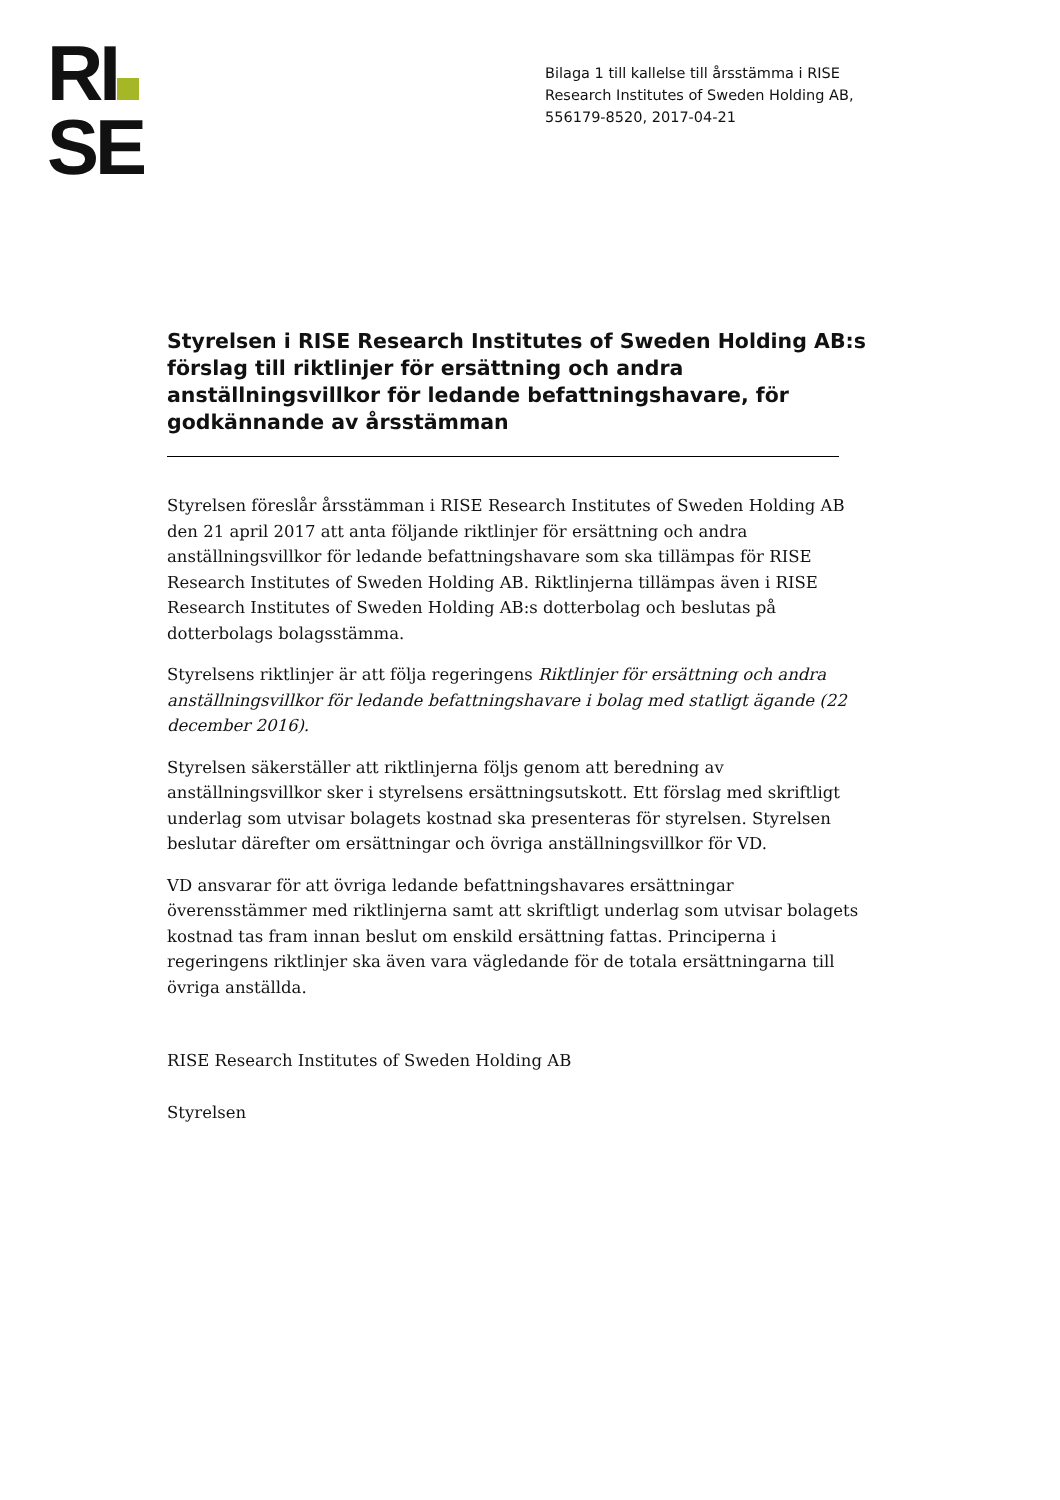RI
SE
Bilaga 1 till kallelse till årsstämma i RISE
Research Institutes of Sweden Holding AB,
556179-8520, 2017-04-21
Styrelsen i RISE Research Institutes of Sweden Holding AB:s förslag till riktlinjer för ersättning och andra anställningsvillkor för ledande befattningshavare, för godkännande av årsstämman
Styrelsen föreslår årsstämman i RISE Research Institutes of Sweden Holding AB den 21 april 2017 att anta följande riktlinjer för ersättning och andra anställningsvillkor för ledande befattningshavare som ska tillämpas för RISE Research Institutes of Sweden Holding AB. Riktlinjerna tillämpas även i RISE Research Institutes of Sweden Holding AB:s dotterbolag och beslutas på dotterbolags bolagsstämma.
Styrelsens riktlinjer är att följa regeringens Riktlinjer för ersättning och andra anställningsvillkor för ledande befattningshavare i bolag med statligt ägande (22 december 2016).
Styrelsen säkerställer att riktlinjerna följs genom att beredning av anställningsvillkor sker i styrelsens ersättningsutskott. Ett förslag med skriftligt underlag som utvisar bolagets kostnad ska presenteras för styrelsen. Styrelsen beslutar därefter om ersättningar och övriga anställningsvillkor för VD.
VD ansvarar för att övriga ledande befattningshavares ersättningar överensstämmer med riktlinjerna samt att skriftligt underlag som utvisar bolagets kostnad tas fram innan beslut om enskild ersättning fattas. Principerna i regeringens riktlinjer ska även vara vägledande för de totala ersättningarna till övriga anställda.
RISE Research Institutes of Sweden Holding AB
Styrelsen